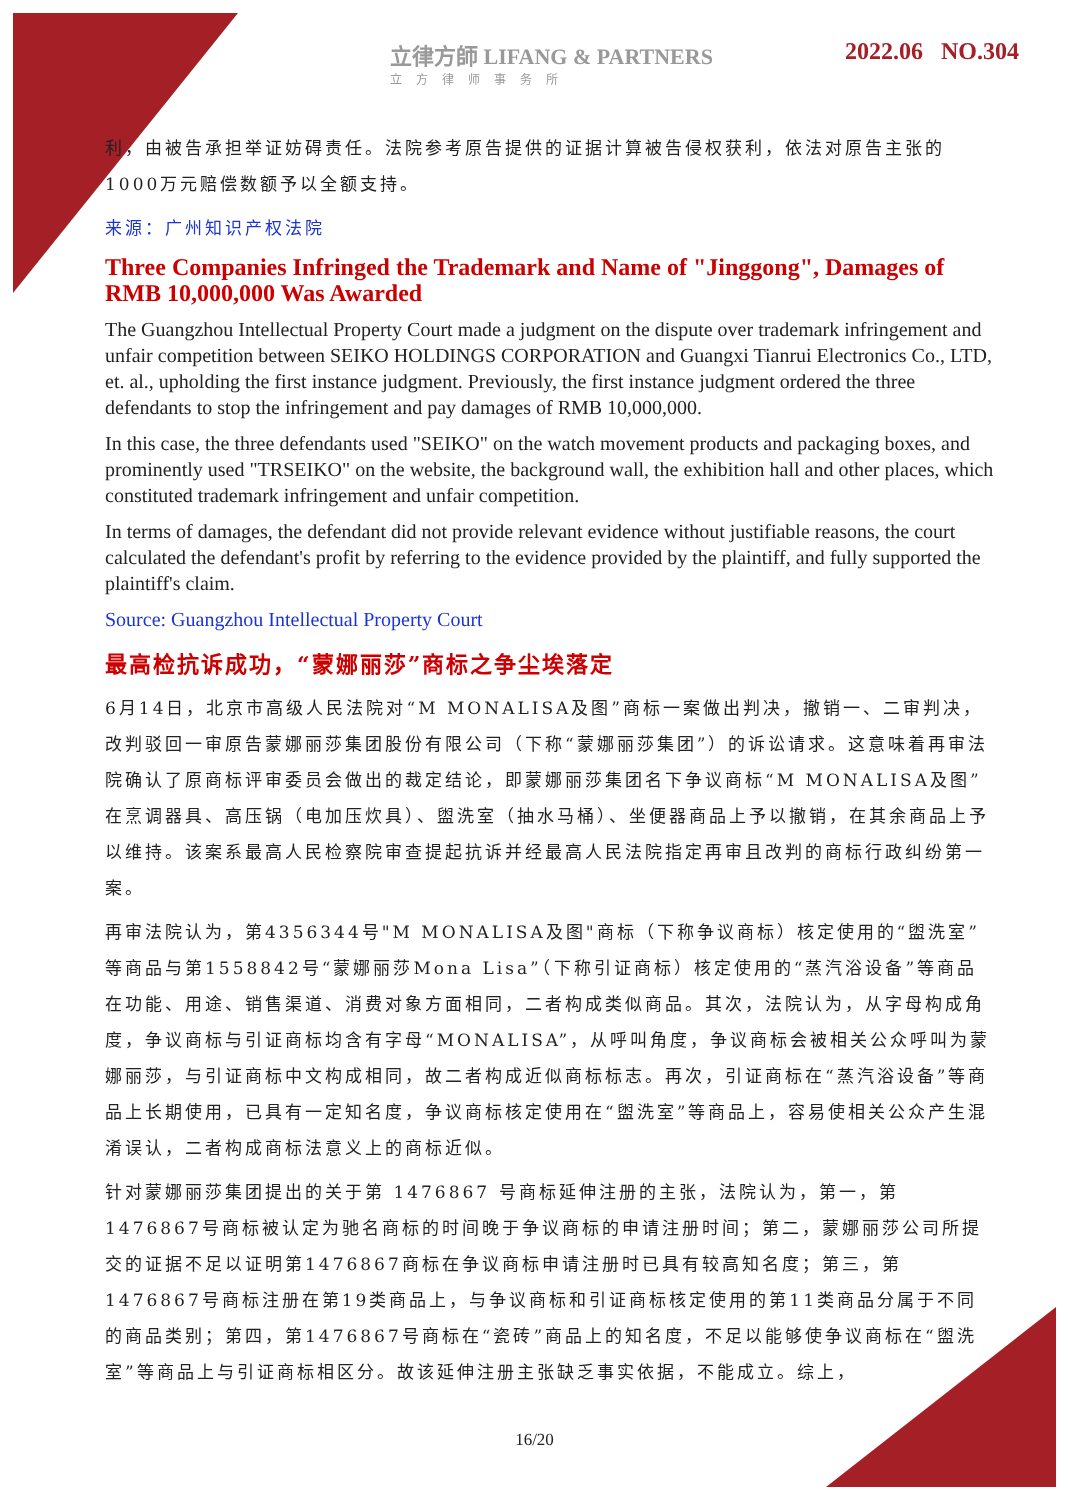立律方師 LIFANG & PARTNERS
立方律师事务所
2022.06 NO.304
利，由被告承担举证妨碍责任。法院参考原告提供的证据计算被告侵权获利，依法对原告主张的1000万元赔偿数额予以全额支持。
来源：广州知识产权法院
Three Companies Infringed the Trademark and Name of "Jinggong", Damages of RMB 10,000,000 Was Awarded
The Guangzhou Intellectual Property Court made a judgment on the dispute over trademark infringement and unfair competition between SEIKO HOLDINGS CORPORATION and Guangxi Tianrui Electronics Co., LTD, et. al., upholding the first instance judgment. Previously, the first instance judgment ordered the three defendants to stop the infringement and pay damages of RMB 10,000,000.
In this case, the three defendants used "SEIKO" on the watch movement products and packaging boxes, and prominently used "TRSEIKO" on the website, the background wall, the exhibition hall and other places, which constituted trademark infringement and unfair competition.
In terms of damages, the defendant did not provide relevant evidence without justifiable reasons, the court calculated the defendant's profit by referring to the evidence provided by the plaintiff, and fully supported the plaintiff's claim.
Source: Guangzhou Intellectual Property Court
最高检抗诉成功，“蒙娜丽莎”商标之争尘埃落定
6月14日，北京市高级人民法院对“M MONALISA及图”商标一案做出判决，撤销一、二审判决，改判驳回一审原告蒙娜丽莎集团股份有限公司（下称“蒙娜丽莎集团”）的诉讼请求。这意味着再审法院确认了原商标评审委员会做出的裁定结论，即蒙娜丽莎集团名下争议商标“M MONALISA及图”在烹调器具、高压锅（电加压炊具）、盥洗室（抽水马桶）、坐便器商品上予以撤销，在其余商品上予以维持。该案系最高人民检察院审查提起抗诉并经最高人民法院指定再审且改判的商标行政纠纷第一案。
再审法院认为，第4356344号"M MONALISA及图"商标（下称争议商标）核定使用的“盥洗室”等商品与第1558842号“蒙娜丽莎Mona Lisa”（下称引证商标）核定使用的“蒸汽浴设备”等商品在功能、用途、销售渠道、消费对象方面相同，二者构成类似商品。其次，法院认为，从字母构成角度，争议商标与引证商标均含有字母“MONALISA”，从呼叫角度，争议商标会被相关公众呼叫为蒙娜丽莎，与引证商标中文构成相同，故二者构成近似商标标志。再次，引证商标在“蒸汽浴设备”等商品上长期使用，已具有一定知名度，争议商标核定使用在“盥洗室”等商品上，容易使相关公众产生混淆误认，二者构成商标法意义上的商标近似。
针对蒙娜丽莎集团提出的关于第 1476867 号商标延伸注册的主张，法院认为，第一，第1476867号商标被认定为驰名商标的时间晚于争议商标的申请注册时间；第二，蒙娜丽莎公司所提交的证据不足以证明第1476867商标在争议商标申请注册时已具有较高知名度；第三，第1476867号商标注册在第19类商品上，与争议商标和引证商标核定使用的第11类商品分属于不同的商品类别；第四，第1476867号商标在“瓷砖”商品上的知名度，不足以能够使争议商标在“盥洗室”等商品上与引证商标相区分。故该延伸注册主张缺乏事实依据，不能成立。综上，
16/20